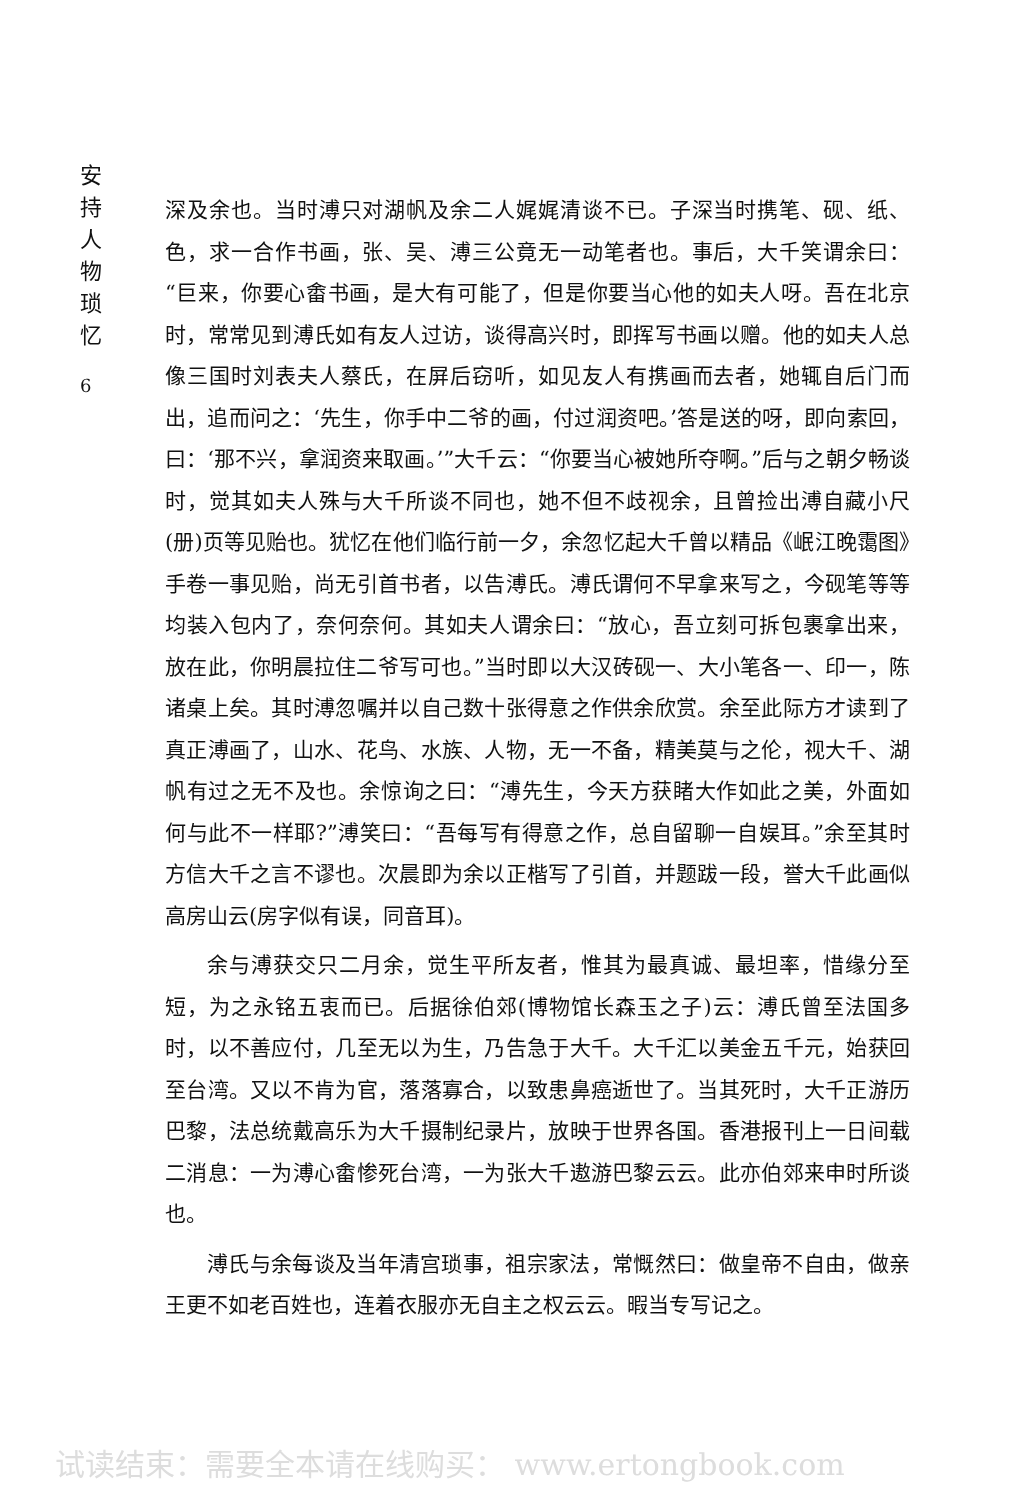安持人物琐忆
6
深及余也。当时溥只对湖帆及余二人娓娓清谈不已。子深当时携笔、砚、纸、色，求一合作书画，张、吴、溥三公竟无一动笔者也。事后，大千笑谓余曰：“巨来，你要心畬书画，是大有可能了，但是你要当心他的如夫人呀。吾在北京时，常常见到溥氏如有友人过访，谈得高兴时，即挥写书画以赠。他的如夫人总像三国时刘表夫人蔡氏，在屏后窃听，如见友人有携画而去者，她辄自后门而出，追而问之：‘先生，你手中二爷的画，付过润资吧。’答是送的呀，即向索回，曰：‘那不兴，拿润资来取画。’”大千云：“你要当心被她所夺啊。”后与之朝夕畅谈时，觉其如夫人殊与大千所谈不同也，她不但不歧视余，且曾捡出溥自藏小尺(册)页等见贻也。犹忆在他们临行前一夕，余忽忆起大千曾以精品《岷江晚霭图》手卷一事见贻，尚无引首书者，以告溥氏。溥氏谓何不早拿来写之，今砚笔等等均装入包内了，奈何奈何。其如夫人谓余曰：“放心，吾立刻可拆包裹拿出来，放在此，你明晨拉住二爷写可也。”当时即以大汉砖砚一、大小笔各一、印一，陈诸桌上矣。其时溥忽嘱并以自己数十张得意之作供余欣赏。余至此际方才读到了真正溥画了，山水、花鸟、水族、人物，无一不备，精美莫与之伦，视大千、湖帆有过之无不及也。余惊询之曰：“溥先生，今天方获睹大作如此之美，外面如何与此不一样耶?”溥笑曰：“吾每写有得意之作，总自留聊一自娱耳。”余至其时方信大千之言不谬也。次晨即为余以正楷写了引首，并题跋一段，誉大千此画似高房山云(房字似有误，同音耳)。
余与溥获交只二月余，觉生平所友者，惟其为最真诚、最坦率，惜缘分至短，为之永铭五衷而已。后据徐伯郊(博物馆长森玉之子)云：溥氏曾至法国多时，以不善应付，几至无以为生，乃告急于大千。大千汇以美金五千元，始获回至台湾。又以不肯为官，落落寡合，以致患鼻癌逝世了。当其死时，大千正游历巴黎，法总统戴高乐为大千摄制纪录片，放映于世界各国。香港报刊上一日间载二消息：一为溥心畬惨死台湾，一为张大千遨游巴黎云云。此亦伯郊来申时所谈也。
溥氏与余每谈及当年清宫琐事，祖宗家法，常慨然曰：做皇帝不自由，做亲王更不如老百姓也，连着衣服亦无自主之权云云。暇当专写记之。
试读结束：需要全本请在线购买： www.ertongbook.com